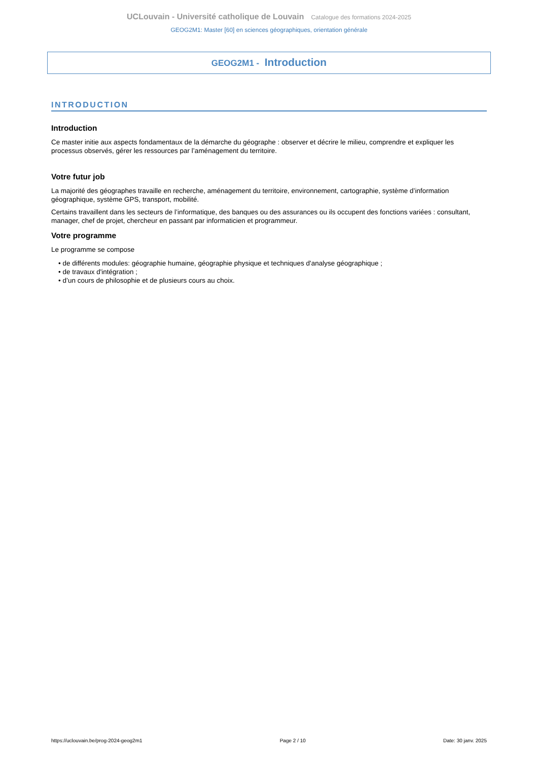UCLouvain - Université catholique de Louvain Catalogue des formations 2024-2025
GEOG2M1: Master [60] en sciences géographiques, orientation générale
GEOG2M1 - Introduction
INTRODUCTION
Introduction
Ce master initie aux aspects fondamentaux de la démarche du géographe : observer et décrire le milieu, comprendre et expliquer les processus observés, gérer les ressources par l’aménagement du territoire.
Votre futur job
La majorité des géographes travaille en recherche, aménagement du territoire, environnement, cartographie, système d’information géographique, système GPS, transport, mobilité.
Certains travaillent dans les secteurs de l’informatique, des banques ou des assurances ou ils occupent des fonctions variées : consultant, manager, chef de projet, chercheur en passant par informaticien et programmeur.
Votre programme
Le programme se compose
• de différents modules: géographie humaine, géographie physique et techniques d'analyse géographique ;
• de travaux d'intégration ;
• d’un cours de philosophie et de plusieurs cours au choix.
https://uclouvain.be/prog-2024-geog2m1 Page 2 / 10 Date: 30 janv. 2025